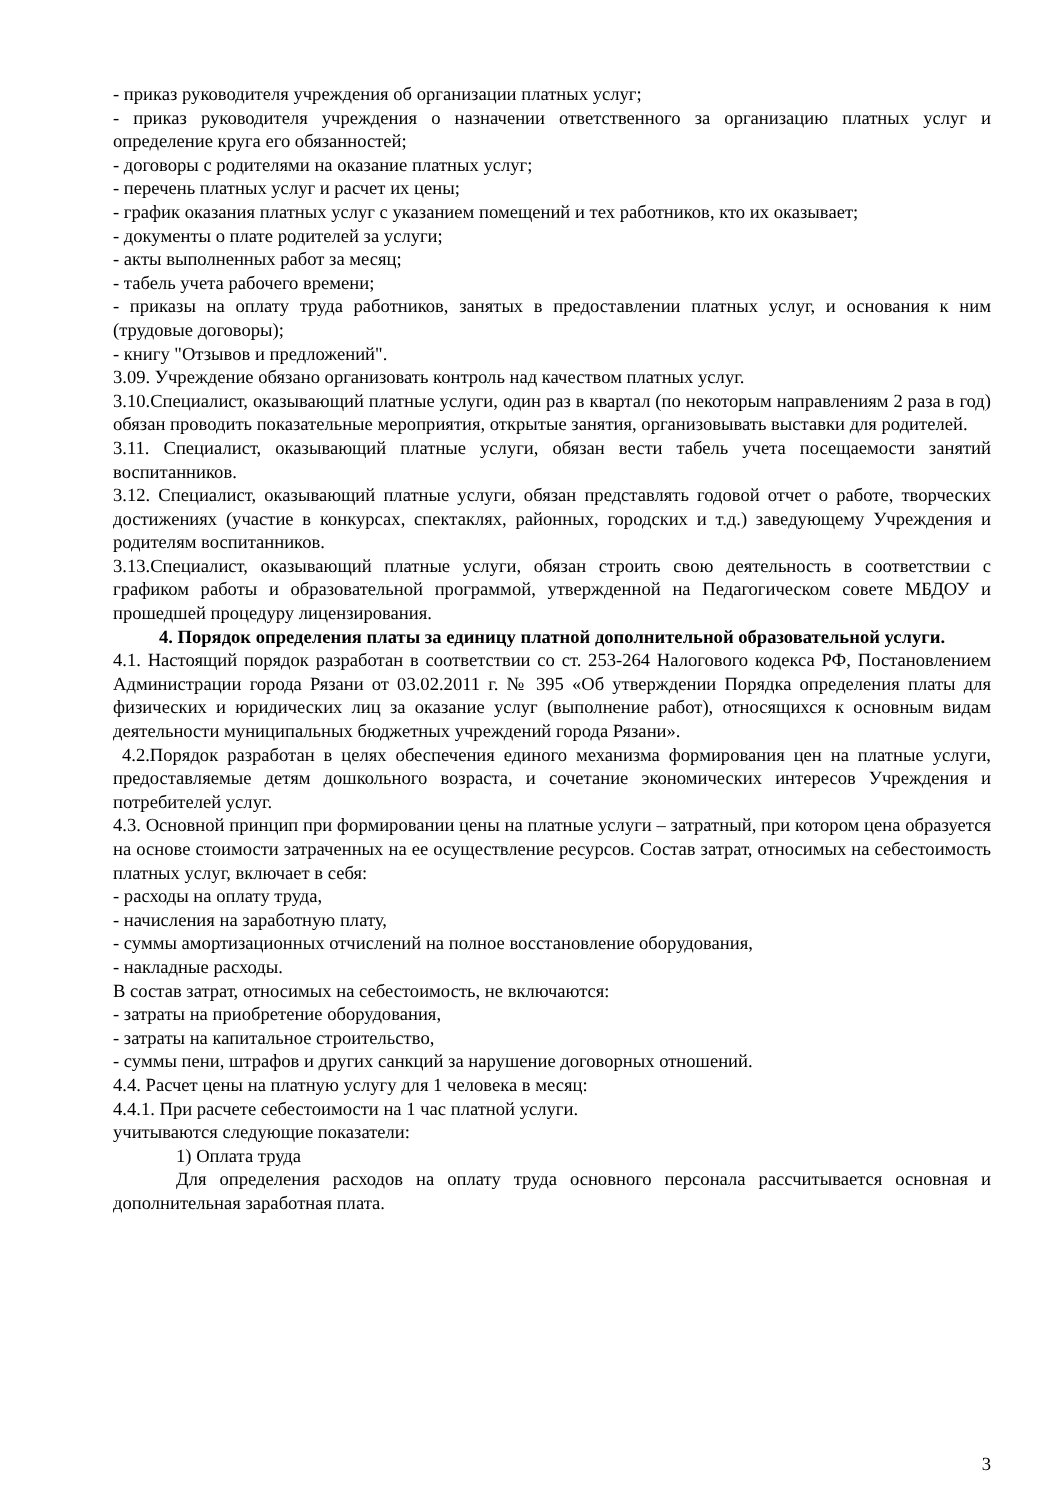- приказ руководителя учреждения об организации платных услуг;
- приказ руководителя учреждения о назначении ответственного за организацию платных услуг и определение круга его обязанностей;
- договоры с родителями на оказание платных услуг;
- перечень платных услуг и расчет их цены;
- график оказания платных услуг с указанием помещений и тех работников, кто их оказывает;
- документы о плате родителей за услуги;
- акты выполненных работ за месяц;
- табель учета рабочего времени;
- приказы на оплату труда работников, занятых в предоставлении платных услуг, и основания к ним (трудовые договоры);
- книгу "Отзывов и предложений".
3.09. Учреждение обязано организовать контроль над качеством платных услуг.
3.10.Специалист, оказывающий платные услуги, один раз в квартал (по некоторым направлениям 2 раза в год) обязан проводить показательные мероприятия, открытые занятия, организовывать выставки для родителей.
3.11. Специалист, оказывающий платные услуги, обязан вести табель учета посещаемости занятий воспитанников.
3.12. Специалист, оказывающий платные услуги, обязан представлять годовой отчет о работе, творческих достижениях (участие в конкурсах, спектаклях, районных, городских и т.д.) заведующему Учреждения и родителям воспитанников.
3.13.Специалист, оказывающий платные услуги, обязан строить свою деятельность в соответствии с графиком работы и образовательной программой, утвержденной на Педагогическом совете МБДОУ и прошедшей процедуру лицензирования.
4. Порядок определения платы за единицу платной дополнительной образовательной услуги.
4.1. Настоящий порядок разработан в соответствии со ст. 253-264 Налогового кодекса РФ, Постановлением Администрации города Рязани от 03.02.2011 г. № 395 «Об утверждении Порядка определения платы для физических и юридических лиц за оказание услуг (выполнение работ), относящихся к основным видам деятельности муниципальных бюджетных учреждений города Рязани».
4.2.Порядок разработан в целях обеспечения единого механизма формирования цен на платные услуги, предоставляемые детям дошкольного возраста, и сочетание экономических интересов Учреждения и потребителей услуг.
4.3. Основной принцип при формировании цены на платные услуги – затратный, при котором цена образуется на основе стоимости затраченных на ее осуществление ресурсов. Состав затрат, относимых на себестоимость платных услуг, включает в себя:
- расходы на оплату труда,
- начисления на заработную плату,
- суммы амортизационных отчислений на полное восстановление оборудования,
- накладные расходы.
В состав затрат, относимых на себестоимость, не включаются:
- затраты на приобретение оборудования,
- затраты на капитальное строительство,
- суммы пени, штрафов и других санкций за нарушение договорных отношений.
4.4. Расчет цены на платную услугу для 1 человека в месяц:
4.4.1. При расчете себестоимости на 1 час платной услуги.
учитываются следующие показатели:
1) Оплата труда
Для определения расходов на оплату труда основного персонала рассчитывается основная и дополнительная заработная плата.
3